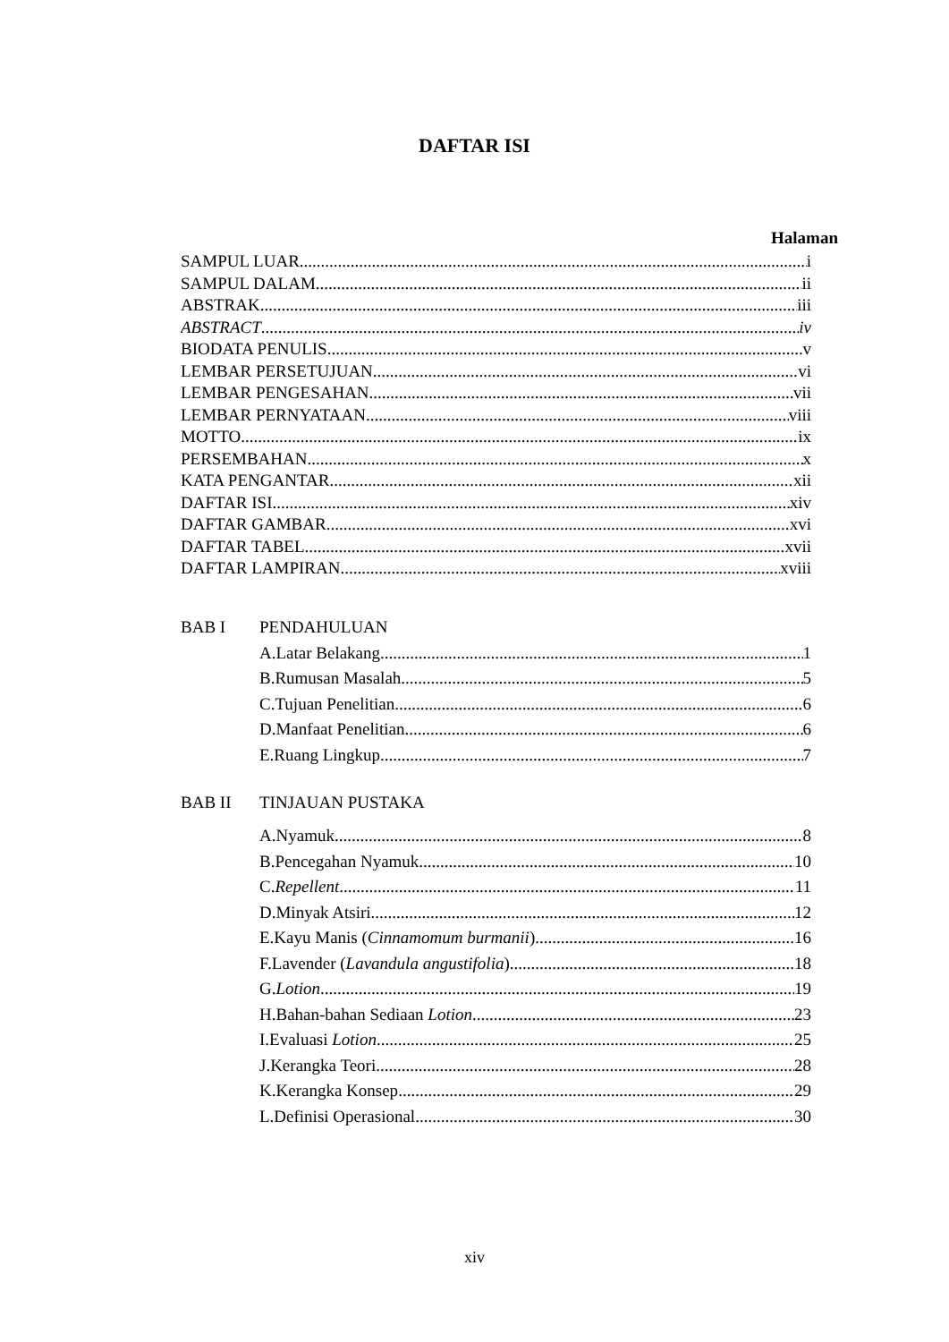DAFTAR ISI
Halaman
SAMPUL LUAR i
SAMPUL DALAM ii
ABSTRAK iii
ABSTRACT iv
BIODATA PENULIS v
LEMBAR PERSETUJUAN vi
LEMBAR PENGESAHAN vii
LEMBAR PERNYATAAN viii
MOTTO ix
PERSEMBAHAN x
KATA PENGANTAR xii
DAFTAR ISI xiv
DAFTAR GAMBAR xvi
DAFTAR TABEL xvii
DAFTAR LAMPIRAN xviii
BAB I PENDAHULUAN
A.Latar Belakang 1
B.Rumusan Masalah 5
C.Tujuan Penelitian 6
D.Manfaat Penelitian 6
E.Ruang Lingkup 7
BAB II TINJAUAN PUSTAKA
A.Nyamuk 8
B.Pencegahan Nyamuk 10
C.Repellent 11
D.Minyak Atsiri 12
E.Kayu Manis (Cinnamomum burmanii) 16
F.Lavender (Lavandula angustifolia) 18
G.Lotion 19
H.Bahan-bahan Sediaan Lotion 23
I.Evaluasi Lotion 25
J.Kerangka Teori 28
K.Kerangka Konsep 29
L.Definisi Operasional 30
xiv